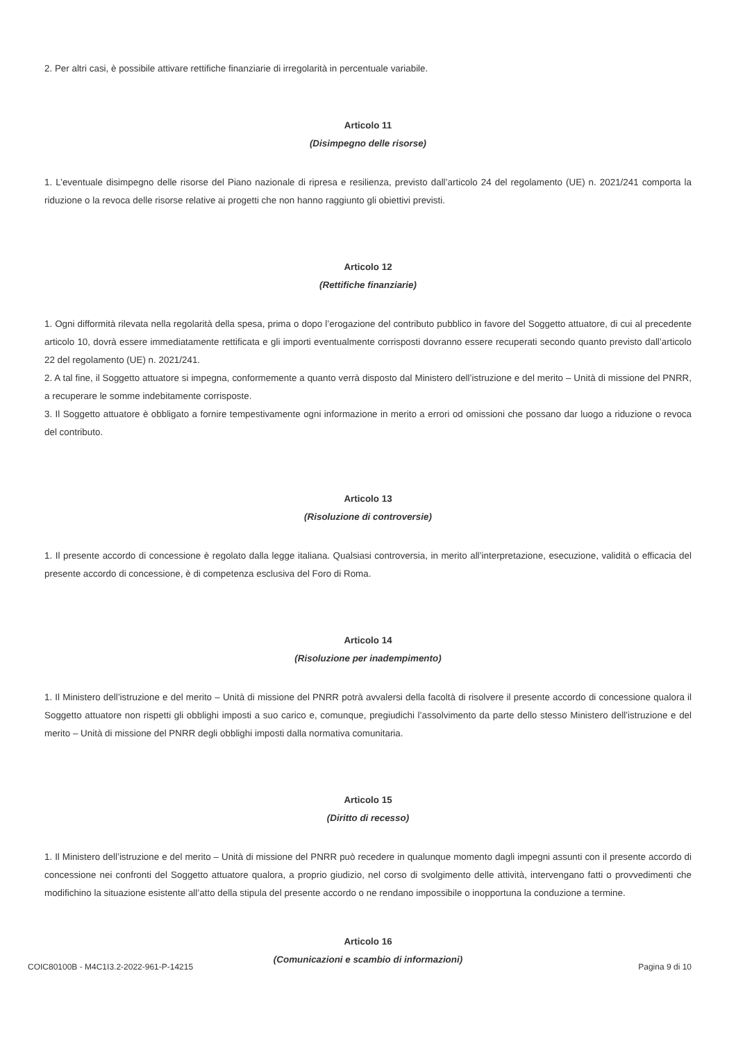2. Per altri casi, è possibile attivare rettifiche finanziarie di irregolarità in percentuale variabile.
Articolo 11
(Disimpegno delle risorse)
1. L’eventuale disimpegno delle risorse del Piano nazionale di ripresa e resilienza, previsto dall’articolo 24 del regolamento (UE) n. 2021/241 comporta la riduzione o la revoca delle risorse relative ai progetti che non hanno raggiunto gli obiettivi previsti.
Articolo 12
(Rettifiche finanziarie)
1. Ogni difformità rilevata nella regolarità della spesa, prima o dopo l’erogazione del contributo pubblico in favore del Soggetto attuatore, di cui al precedente articolo 10, dovrà essere immediatamente rettificata e gli importi eventualmente corrisposti dovranno essere recuperati secondo quanto previsto dall’articolo 22 del regolamento (UE) n. 2021/241.
2. A tal fine, il Soggetto attuatore si impegna, conformemente a quanto verrà disposto dal Ministero dell’istruzione e del merito – Unità di missione del PNRR, a recuperare le somme indebitamente corrisposte.
3. Il Soggetto attuatore è obbligato a fornire tempestivamente ogni informazione in merito a errori od omissioni che possano dar luogo a riduzione o revoca del contributo.
Articolo 13
(Risoluzione di controversie)
1. Il presente accordo di concessione è regolato dalla legge italiana. Qualsiasi controversia, in merito all’interpretazione, esecuzione, validità o efficacia del presente accordo di concessione, è di competenza esclusiva del Foro di Roma.
Articolo 14
(Risoluzione per inadempimento)
1. Il Ministero dell’istruzione e del merito – Unità di missione del PNRR potrà avvalersi della facoltà di risolvere il presente accordo di concessione qualora il Soggetto attuatore non rispetti gli obblighi imposti a suo carico e, comunque, pregiudichi l’assolvimento da parte dello stesso Ministero dell’istruzione e del merito – Unità di missione del PNRR degli obblighi imposti dalla normativa comunitaria.
Articolo 15
(Diritto di recesso)
1. Il Ministero dell’istruzione e del merito – Unità di missione del PNRR può recedere in qualunque momento dagli impegni assunti con il presente accordo di concessione nei confronti del Soggetto attuatore qualora, a proprio giudizio, nel corso di svolgimento delle attività, intervengano fatti o provvedimenti che modifichino la situazione esistente all’atto della stipula del presente accordo o ne rendano impossibile o inopportuna la conduzione a termine.
Articolo 16
(Comunicazioni e scambio di informazioni)
COIC80100B - M4C1I3.2-2022-961-P-14215 Pagina 9 di 10